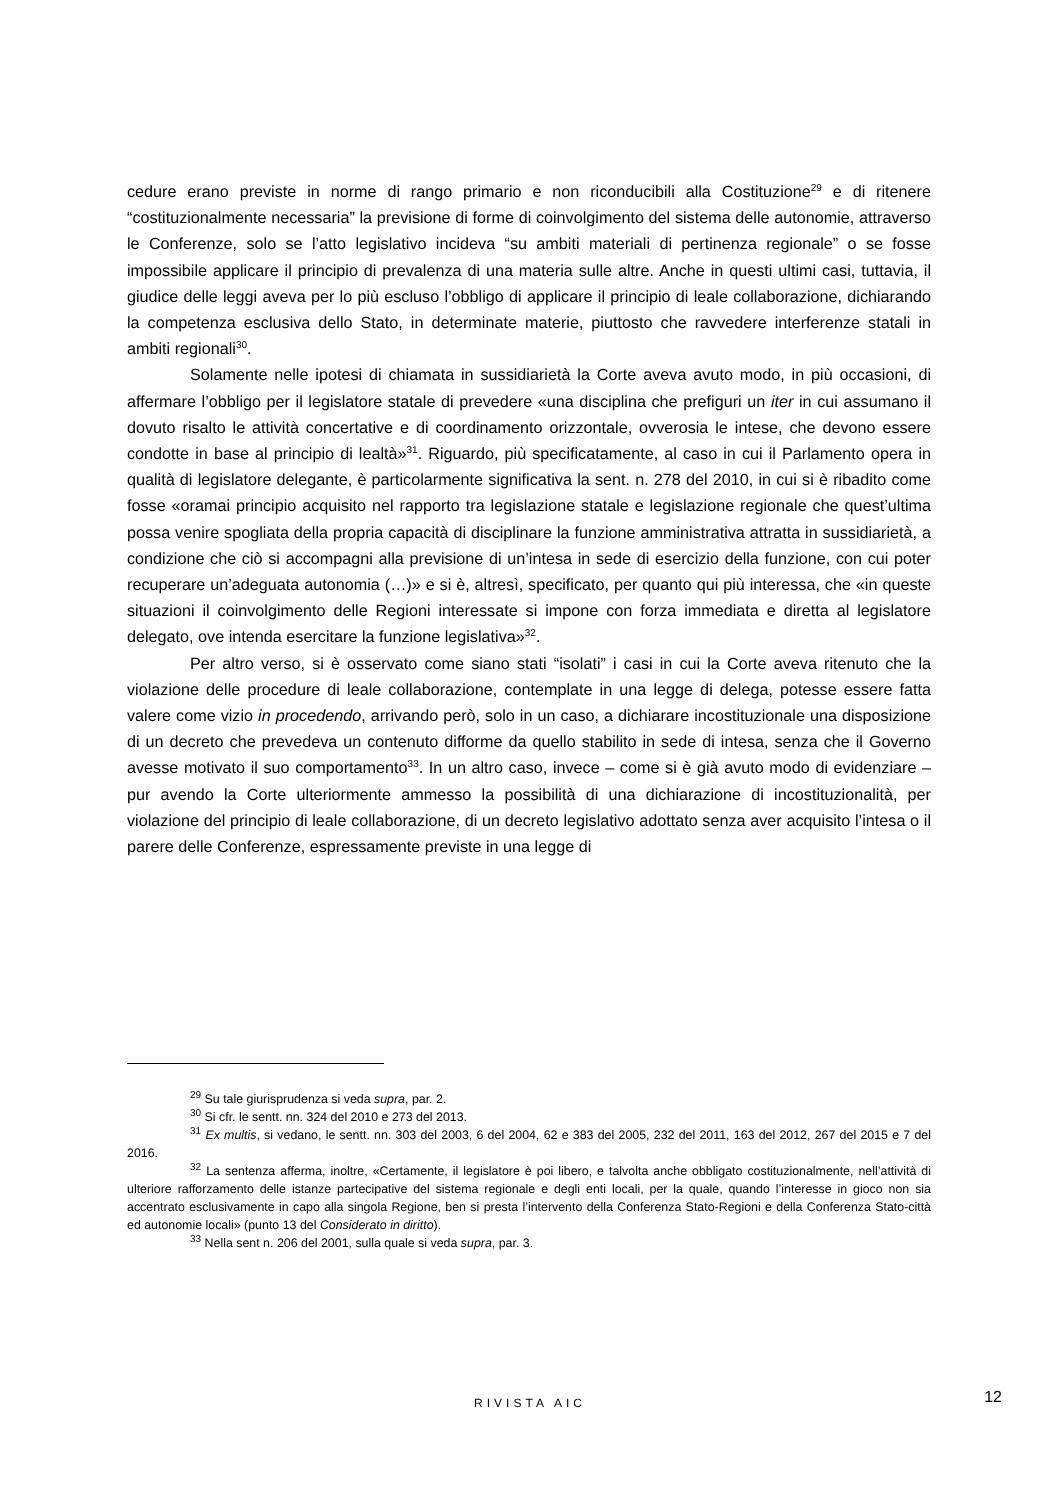cedure erano previste in norme di rango primario e non riconducibili alla Costituzione<sup>29</sup> e di ritenere “costituzionalmente necessaria” la previsione di forme di coinvolgimento del sistema delle autonomie, attraverso le Conferenze, solo se l’atto legislativo incideva “su ambiti materiali di pertinenza regionale” o se fosse impossibile applicare il principio di prevalenza di una materia sulle altre. Anche in questi ultimi casi, tuttavia, il giudice delle leggi aveva per lo più escluso l’obbligo di applicare il principio di leale collaborazione, dichiarando la competenza esclusiva dello Stato, in determinate materie, piuttosto che ravvedere interferenze statali in ambiti regionali<sup>30</sup>.
Solamente nelle ipotesi di chiamata in sussidiarietà la Corte aveva avuto modo, in più occasioni, di affermare l’obbligo per il legislatore statale di prevedere «una disciplina che prefiguri un iter in cui assumano il dovuto risalto le attività concertative e di coordinamento orizzontale, ovverosia le intese, che devono essere condotte in base al principio di lealtà»<sup>31</sup>. Riguardo, più specificatamente, al caso in cui il Parlamento opera in qualità di legislatore delegante, è particolarmente significativa la sent. n. 278 del 2010, in cui si è ribadito come fosse «oramai principio acquisito nel rapporto tra legislazione statale e legislazione regionale che quest’ultima possa venire spogliata della propria capacità di disciplinare la funzione amministrativa attratta in sussidiarietà, a condizione che ciò si accompagni alla previsione di un’intesa in sede di esercizio della funzione, con cui poter recuperare un’adeguata autonomia (…)» e si è, altresì, specificato, per quanto qui più interessa, che «in queste situazioni il coinvolgimento delle Regioni interessate si impone con forza immediata e diretta al legislatore delegato, ove intenda esercitare la funzione legislativa»<sup>32</sup>.
Per altro verso, si è osservato come siano stati “isolati” i casi in cui la Corte aveva ritenuto che la violazione delle procedure di leale collaborazione, contemplate in una legge di delega, potesse essere fatta valere come vizio in procedendo, arrivando però, solo in un caso, a dichiarare incostituzionale una disposizione di un decreto che prevedeva un contenuto difforme da quello stabilito in sede di intesa, senza che il Governo avesse motivato il suo comportamento<sup>33</sup>. In un altro caso, invece – come si è già avuto modo di evidenziare – pur avendo la Corte ulteriormente ammesso la possibilità di una dichiarazione di incostituzionalità, per violazione del principio di leale collaborazione, di un decreto legislativo adottato senza aver acquisito l’intesa o il parere delle Conferenze, espressamente previste in una legge di
<sup>29</sup> Su tale giurisprudenza si veda supra, par. 2.
<sup>30</sup> Si cfr. le sentt. nn. 324 del 2010 e 273 del 2013.
<sup>31</sup> Ex multis, si vedano, le sentt. nn. 303 del 2003, 6 del 2004, 62 e 383 del 2005, 232 del 2011, 163 del 2012, 267 del 2015 e 7 del 2016.
<sup>32</sup> La sentenza afferma, inoltre, «Certamente, il legislatore è poi libero, e talvolta anche obbligato costituzionalmente, nell’attività di ulteriore rafforzamento delle istanze partecipative del sistema regionale e degli enti locali, per la quale, quando l’interesse in gioco non sia accentrato esclusivamente in capo alla singola Regione, ben si presta l’intervento della Conferenza Stato-Regioni e della Conferenza Stato-città ed autonomie locali» (punto 13 del Considerato in diritto).
<sup>33</sup> Nella sent n. 206 del 2001, sulla quale si veda supra, par. 3.
RIVISTA AIC
12